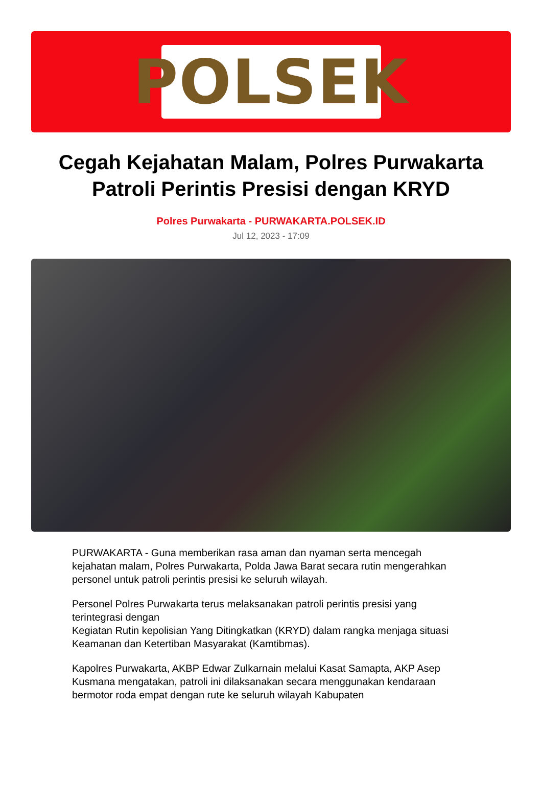POLSEK
Cegah Kejahatan Malam, Polres Purwakarta Patroli Perintis Presisi dengan KRYD
Polres Purwakarta - PURWAKARTA.POLSEK.ID
Jul 12, 2023 - 17:09
PURWAKARTA - Guna memberikan rasa aman dan nyaman serta mencegah kejahatan malam, Polres Purwakarta, Polda Jawa Barat secara rutin mengerahkan personel untuk patroli perintis presisi ke seluruh wilayah.
Personel Polres Purwakarta terus melaksanakan patroli perintis presisi yang terintegrasi dengan
Kegiatan Rutin kepolisian Yang Ditingkatkan (KRYD) dalam rangka menjaga situasi Keamanan dan Ketertiban Masyarakat (Kamtibmas).
Kapolres Purwakarta, AKBP Edwar Zulkarnain melalui Kasat Samapta, AKP Asep Kusmana mengatakan, patroli ini dilaksanakan secara menggunakan kendaraan bermotor roda empat dengan rute ke seluruh wilayah Kabupaten